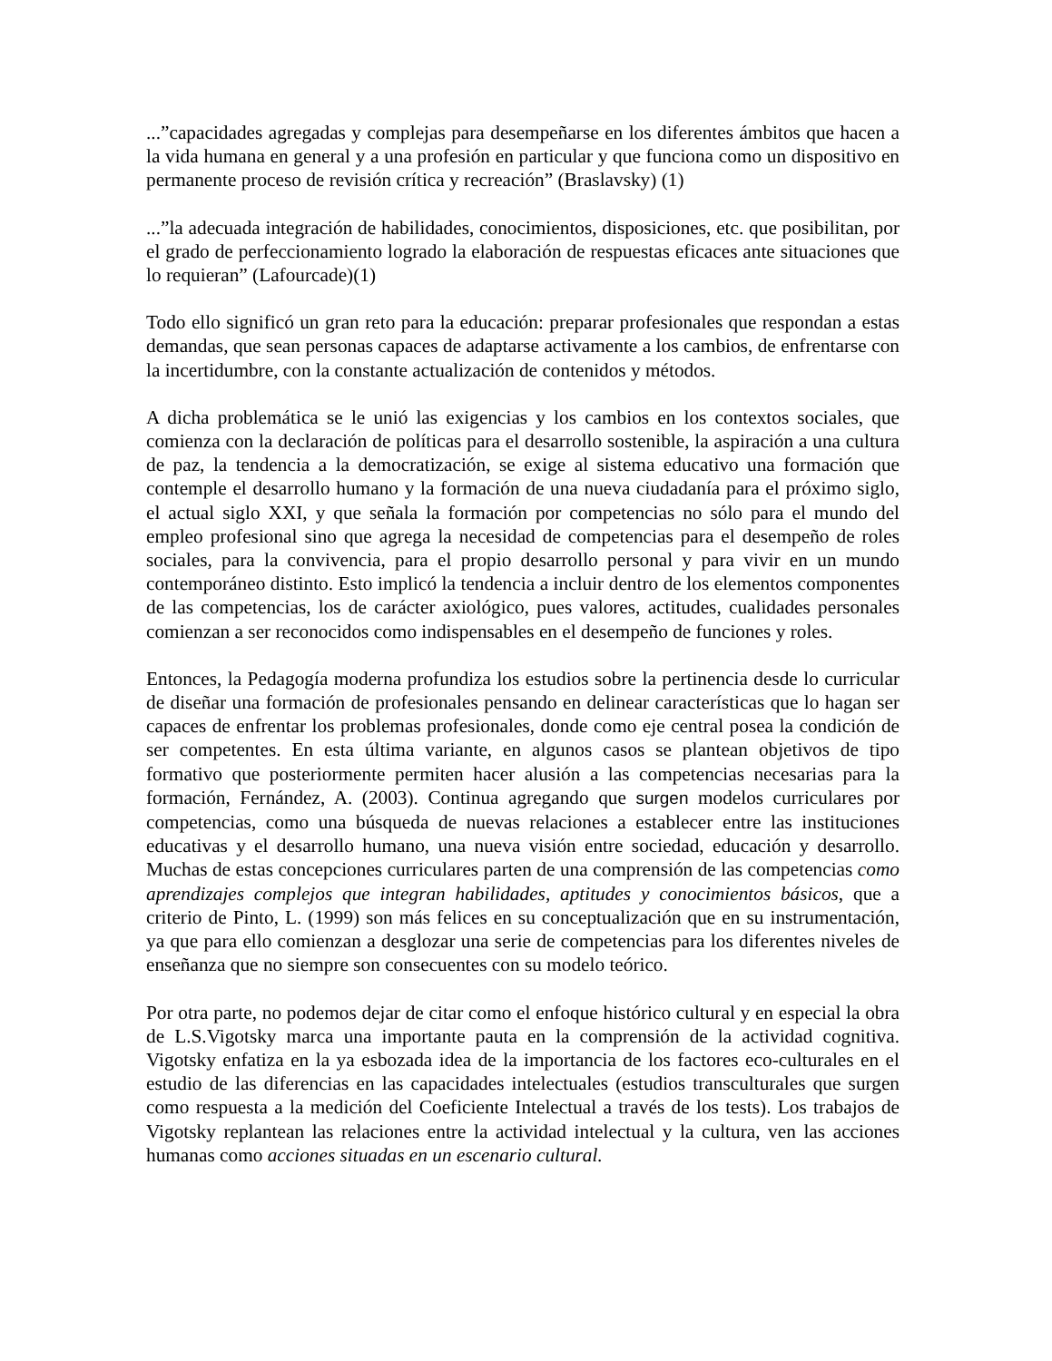...”capacidades agregadas y complejas para desempeñarse en los diferentes ámbitos que hacen a la vida humana en general y a una profesión en particular y que funciona como un dispositivo en permanente proceso de revisión crítica y recreación” (Braslavsky) (1)
...”la adecuada integración de habilidades, conocimientos, disposiciones, etc. que posibilitan, por el grado de perfeccionamiento logrado la elaboración de respuestas eficaces ante situaciones que lo requieran” (Lafourcade)(1)
Todo ello significó un gran reto para la educación: preparar profesionales que respondan a estas demandas, que sean personas capaces de adaptarse activamente a los cambios, de enfrentarse con la incertidumbre, con la constante actualización de contenidos y métodos.
A dicha problemática se le unió las exigencias y los cambios en los contextos sociales, que comienza con la declaración de políticas para el desarrollo sostenible, la aspiración a una cultura de paz, la tendencia a la democratización, se exige al sistema educativo una formación que contemple el desarrollo humano y la formación de una nueva ciudadanía para el próximo siglo, el actual siglo XXI, y que señala la formación por competencias no sólo para el mundo del empleo profesional sino que agrega la necesidad de competencias para el desempeño de roles sociales, para la convivencia, para el propio desarrollo personal y para vivir en un mundo contemporáneo distinto. Esto implicó la tendencia a incluir dentro de los elementos componentes de las competencias, los de carácter axiológico, pues valores, actitudes, cualidades personales comienzan a ser reconocidos como indispensables en el desempeño de funciones y roles.
Entonces, la Pedagogía moderna profundiza los estudios sobre la pertinencia desde lo curricular de diseñar una formación de profesionales pensando en delinear características que lo hagan ser capaces de enfrentar los problemas profesionales, donde como eje central posea la condición de ser competentes. En esta última variante, en algunos casos se plantean objetivos de tipo formativo que posteriormente permiten hacer alusión a las competencias necesarias para la formación, Fernández, A. (2003). Continua agregando que surgen modelos curriculares por competencias, como una búsqueda de nuevas relaciones a establecer entre las instituciones educativas y el desarrollo humano, una nueva visión entre sociedad, educación y desarrollo. Muchas de estas concepciones curriculares parten de una comprensión de las competencias como aprendizajes complejos que integran habilidades, aptitudes y conocimientos básicos, que a criterio de Pinto, L. (1999) son más felices en su conceptualización que en su instrumentación, ya que para ello comienzan a desglozar una serie de competencias para los diferentes niveles de enseñanza que no siempre son consecuentes con su modelo teórico.
Por otra parte, no podemos dejar de citar como el enfoque histórico cultural y en especial la obra de L.S.Vigotsky marca una importante pauta en la comprensión de la actividad cognitiva. Vigotsky enfatiza en la ya esbozada idea de la importancia de los factores eco-culturales en el estudio de las diferencias en las capacidades intelectuales (estudios transculturales que surgen como respuesta a la medición del Coeficiente Intelectual a través de los tests). Los trabajos de Vigotsky replantean las relaciones entre la actividad intelectual y la cultura, ven las acciones humanas como acciones situadas en un escenario cultural.